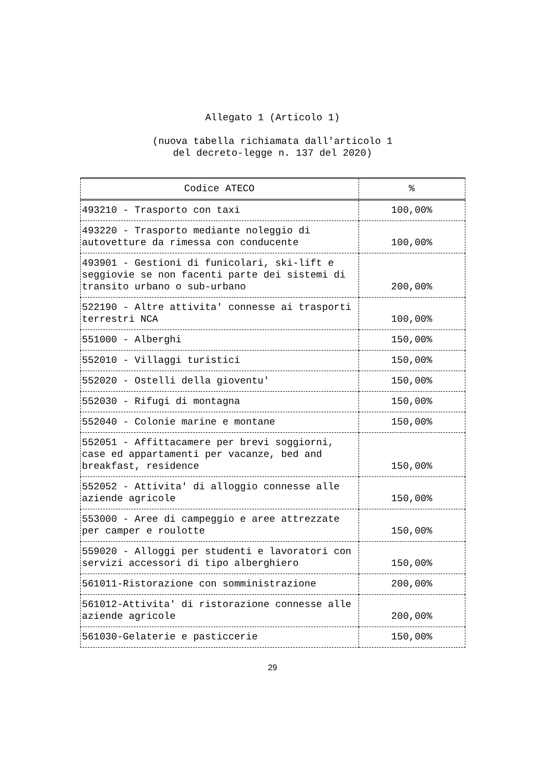Allegato 1 (Articolo 1)
(nuova tabella richiamata dall'articolo 1
del decreto-legge n. 137 del 2020)
| Codice ATECO | % |
| --- | --- |
| 493210 - Trasporto con taxi | 100,00% |
| 493220 - Trasporto mediante noleggio di autovetture da rimessa con conducente | 100,00% |
| 493901 - Gestioni di funicolari, ski-lift e seggiovie se non facenti parte dei sistemi di transito urbano o sub-urbano | 200,00% |
| 522190 - Altre attivita' connesse ai trasporti terrestri NCA | 100,00% |
| 551000 - Alberghi | 150,00% |
| 552010 - Villaggi turistici | 150,00% |
| 552020 - Ostelli della gioventu' | 150,00% |
| 552030 - Rifugi di montagna | 150,00% |
| 552040 - Colonie marine e montane | 150,00% |
| 552051 - Affittacamere per brevi soggiorni, case ed appartamenti per vacanze, bed and breakfast, residence | 150,00% |
| 552052 - Attivita' di alloggio connesse alle aziende agricole | 150,00% |
| 553000 - Aree di campeggio e aree attrezzate per camper e roulotte | 150,00% |
| 559020 - Alloggi per studenti e lavoratori con servizi accessori di tipo alberghiero | 150,00% |
| 561011-Ristorazione con somministrazione | 200,00% |
| 561012-Attivita' di ristorazione connesse alle aziende agricole | 200,00% |
| 561030-Gelaterie e pasticcerie | 150,00% |
29